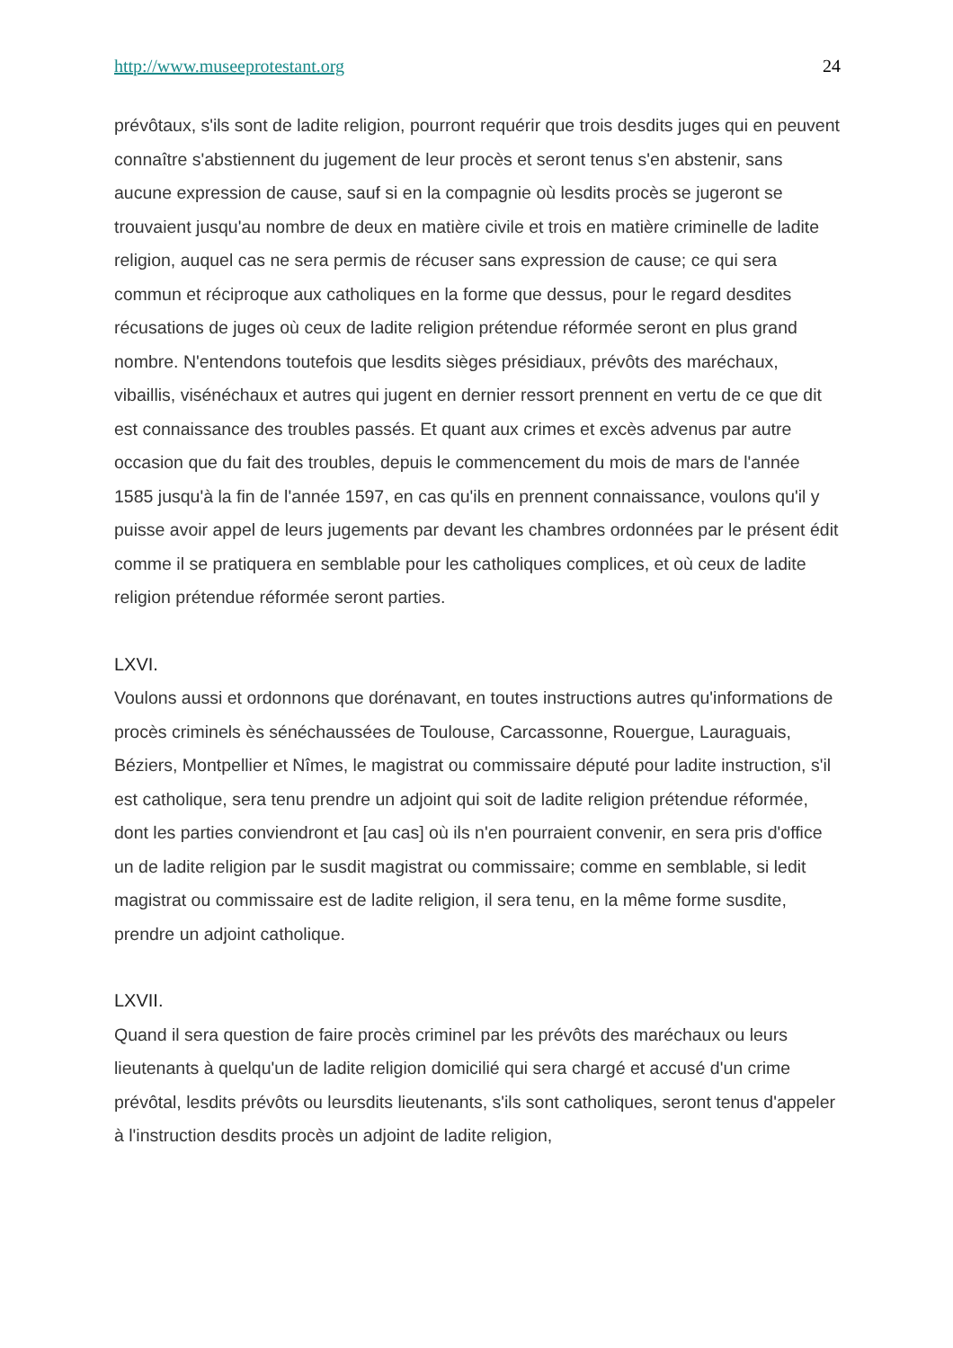http://www.museeprotestant.org 24
prévôtaux, s'ils sont de ladite religion, pourront requérir que trois desdits juges qui en peuvent connaître s'abstiennent du jugement de leur procès et seront tenus s'en abstenir, sans aucune expression de cause, sauf si en la compagnie où lesdits procès se jugeront se trouvaient jusqu'au nombre de deux en matière civile et trois en matière criminelle de ladite religion, auquel cas ne sera permis de récuser sans expression de cause; ce qui sera commun et réciproque aux catholiques en la forme que dessus, pour le regard desdites récusations de juges où ceux de ladite religion prétendue réformée seront en plus grand nombre. N'entendons toutefois que lesdits sièges présidiaux, prévôts des maréchaux, vibaillis, visénéchaux et autres qui jugent en dernier ressort prennent en vertu de ce que dit est connaissance des troubles passés. Et quant aux crimes et excès advenus par autre occasion que du fait des troubles, depuis le commencement du mois de mars de l'année 1585 jusqu'à la fin de l'année 1597, en cas qu'ils en prennent connaissance, voulons qu'il y puisse avoir appel de leurs jugements par devant les chambres ordonnées par le présent édit comme il se pratiquera en semblable pour les catholiques complices, et où ceux de ladite religion prétendue réformée seront parties.
LXVI.
Voulons aussi et ordonnons que dorénavant, en toutes instructions autres qu'informations de procès criminels ès sénéchaussées de Toulouse, Carcassonne, Rouergue, Lauraguais, Béziers, Montpellier et Nîmes, le magistrat ou commissaire député pour ladite instruction, s'il est catholique, sera tenu prendre un adjoint qui soit de ladite religion prétendue réformée, dont les parties conviendront et [au cas] où ils n'en pourraient convenir, en sera pris d'office un de ladite religion par le susdit magistrat ou commissaire; comme en semblable, si ledit magistrat ou commissaire est de ladite religion, il sera tenu, en la même forme susdite, prendre un adjoint catholique.
LXVII.
Quand il sera question de faire procès criminel par les prévôts des maréchaux ou leurs lieutenants à quelqu'un de ladite religion domicilié qui sera chargé et accusé d'un crime prévôtal, lesdits prévôts ou leursdits lieutenants, s'ils sont catholiques, seront tenus d'appeler à l'instruction desdits procès un adjoint de ladite religion,